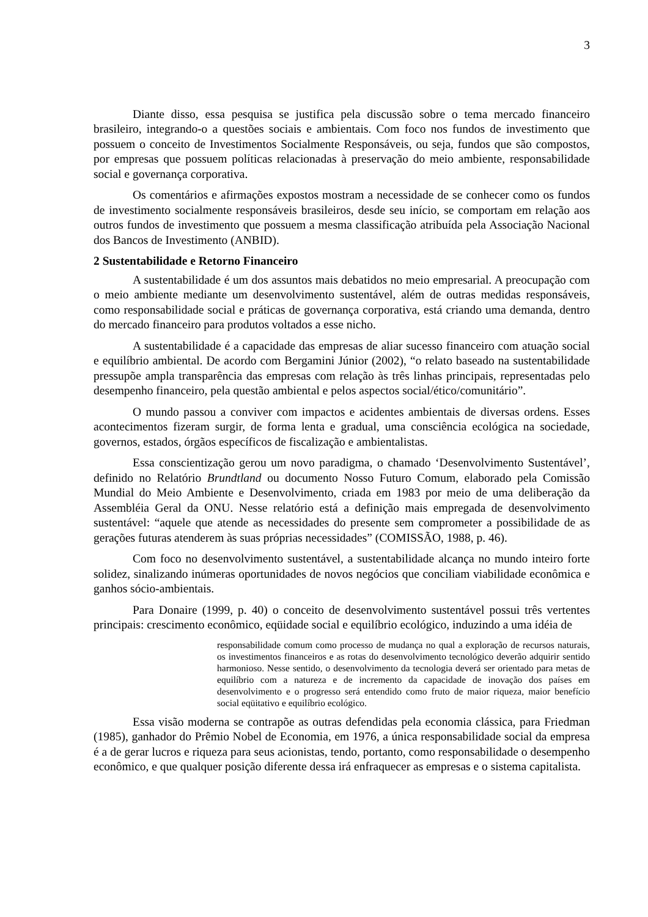3
Diante disso, essa pesquisa se justifica pela discussão sobre o tema mercado financeiro brasileiro, integrando-o a questões sociais e ambientais. Com foco nos fundos de investimento que possuem o conceito de Investimentos Socialmente Responsáveis, ou seja, fundos que são compostos, por empresas que possuem políticas relacionadas à preservação do meio ambiente, responsabilidade social e governança corporativa.
Os comentários e afirmações expostos mostram a necessidade de se conhecer como os fundos de investimento socialmente responsáveis brasileiros, desde seu início, se comportam em relação aos outros fundos de investimento que possuem a mesma classificação atribuída pela Associação Nacional dos Bancos de Investimento (ANBID).
2 Sustentabilidade e Retorno Financeiro
A sustentabilidade é um dos assuntos mais debatidos no meio empresarial. A preocupação com o meio ambiente mediante um desenvolvimento sustentável, além de outras medidas responsáveis, como responsabilidade social e práticas de governança corporativa, está criando uma demanda, dentro do mercado financeiro para produtos voltados a esse nicho.
A sustentabilidade é a capacidade das empresas de aliar sucesso financeiro com atuação social e equilíbrio ambiental. De acordo com Bergamini Júnior (2002), “o relato baseado na sustentabilidade pressupõe ampla transparência das empresas com relação às três linhas principais, representadas pelo desempenho financeiro, pela questão ambiental e pelos aspectos social/ético/comunitário”.
O mundo passou a conviver com impactos e acidentes ambientais de diversas ordens. Esses acontecimentos fizeram surgir, de forma lenta e gradual, uma consciência ecológica na sociedade, governos, estados, órgãos específicos de fiscalização e ambientalistas.
Essa conscientização gerou um novo paradigma, o chamado ‘Desenvolvimento Sustentável’, definido no Relatório Brundtland ou documento Nosso Futuro Comum, elaborado pela Comissão Mundial do Meio Ambiente e Desenvolvimento, criada em 1983 por meio de uma deliberação da Assembléia Geral da ONU. Nesse relatório está a definição mais empregada de desenvolvimento sustentável: “aquele que atende as necessidades do presente sem comprometer a possibilidade de as gerações futuras atenderem às suas próprias necessidades” (COMISSÃO, 1988, p. 46).
Com foco no desenvolvimento sustentável, a sustentabilidade alcança no mundo inteiro forte solidez, sinalizando inúmeras oportunidades de novos negócios que conciliam viabilidade econômica e ganhos sócio-ambientais.
Para Donaire (1999, p. 40) o conceito de desenvolvimento sustentável possui três vertentes principais: crescimento econômico, eqüidade social e equilíbrio ecológico, induzindo a uma idéia de
responsabilidade comum como processo de mudança no qual a exploração de recursos naturais, os investimentos financeiros e as rotas do desenvolvimento tecnológico deverão adquirir sentido harmonioso. Nesse sentido, o desenvolvimento da tecnologia deverá ser orientado para metas de equilíbrio com a natureza e de incremento da capacidade de inovação dos países em desenvolvimento e o progresso será entendido como fruto de maior riqueza, maior benefício social eqüitativo e equilíbrio ecológico.
Essa visão moderna se contrapõe as outras defendidas pela economia clássica, para Friedman (1985), ganhador do Prêmio Nobel de Economia, em 1976, a única responsabilidade social da empresa é a de gerar lucros e riqueza para seus acionistas, tendo, portanto, como responsabilidade o desempenho econômico, e que qualquer posição diferente dessa irá enfraquecer as empresas e o sistema capitalista.